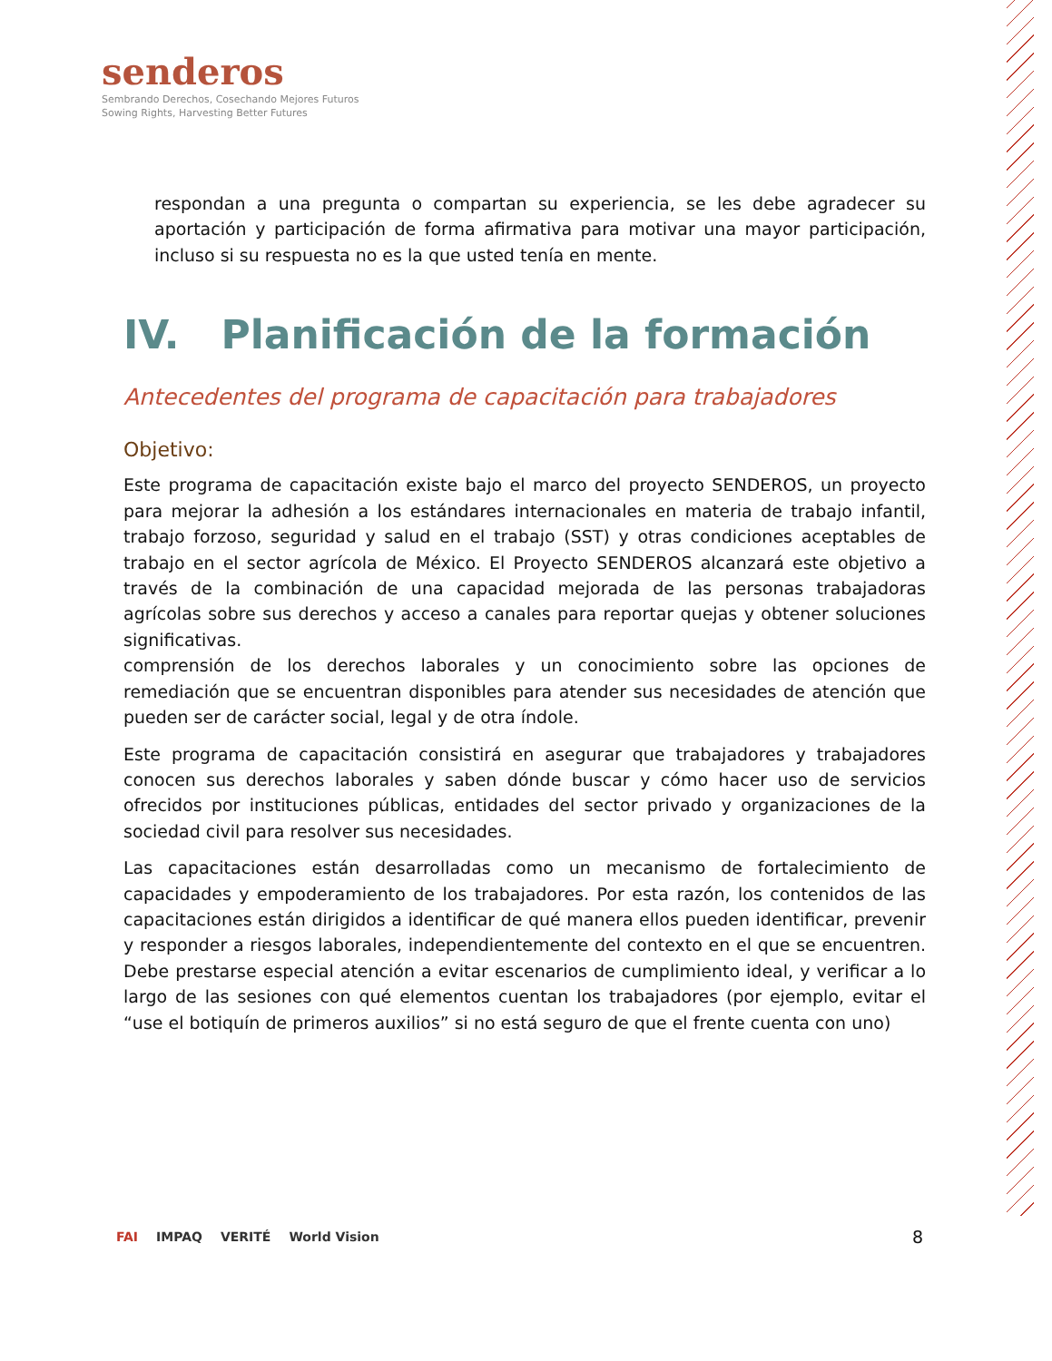senderos
Sembrando Derechos, Cosechando Mejores Futuros
Sowing Rights, Harvesting Better Futures
respondan a una pregunta o compartan su experiencia, se les debe agradecer su aportación y participación de forma afirmativa para motivar una mayor participación, incluso si su respuesta no es la que usted tenía en mente.
IV. Planificación de la formación
Antecedentes del programa de capacitación para trabajadores
Objetivo:
Este programa de capacitación existe bajo el marco del proyecto SENDEROS, un proyecto para mejorar la adhesión a los estándares internacionales en materia de trabajo infantil, trabajo forzoso, seguridad y salud en el trabajo (SST) y otras condiciones aceptables de trabajo en el sector agrícola de México. El Proyecto SENDEROS alcanzará este objetivo a través de la combinación de una capacidad mejorada de las personas trabajadoras agrícolas sobre sus derechos y acceso a canales para reportar quejas y obtener soluciones significativas.
comprensión de los derechos laborales y un conocimiento sobre las opciones de remediación que se encuentran disponibles para atender sus necesidades de atención que pueden ser de carácter social, legal y de otra índole.
Este programa de capacitación consistirá en asegurar que trabajadores y trabajadores conocen sus derechos laborales y saben dónde buscar y cómo hacer uso de servicios ofrecidos por instituciones públicas, entidades del sector privado y organizaciones de la sociedad civil para resolver sus necesidades.
Las capacitaciones están desarrolladas como un mecanismo de fortalecimiento de capacidades y empoderamiento de los trabajadores. Por esta razón, los contenidos de las capacitaciones están dirigidos a identificar de qué manera ellos pueden identificar, prevenir y responder a riesgos laborales, independientemente del contexto en el que se encuentren. Debe prestarse especial atención a evitar escenarios de cumplimiento ideal, y verificar a lo largo de las sesiones con qué elementos cuentan los trabajadores (por ejemplo, evitar el “use el botiquín de primeros auxilios” si no está seguro de que el frente cuenta con uno)
FAI IMPAQ VERITÉ World Vision 8